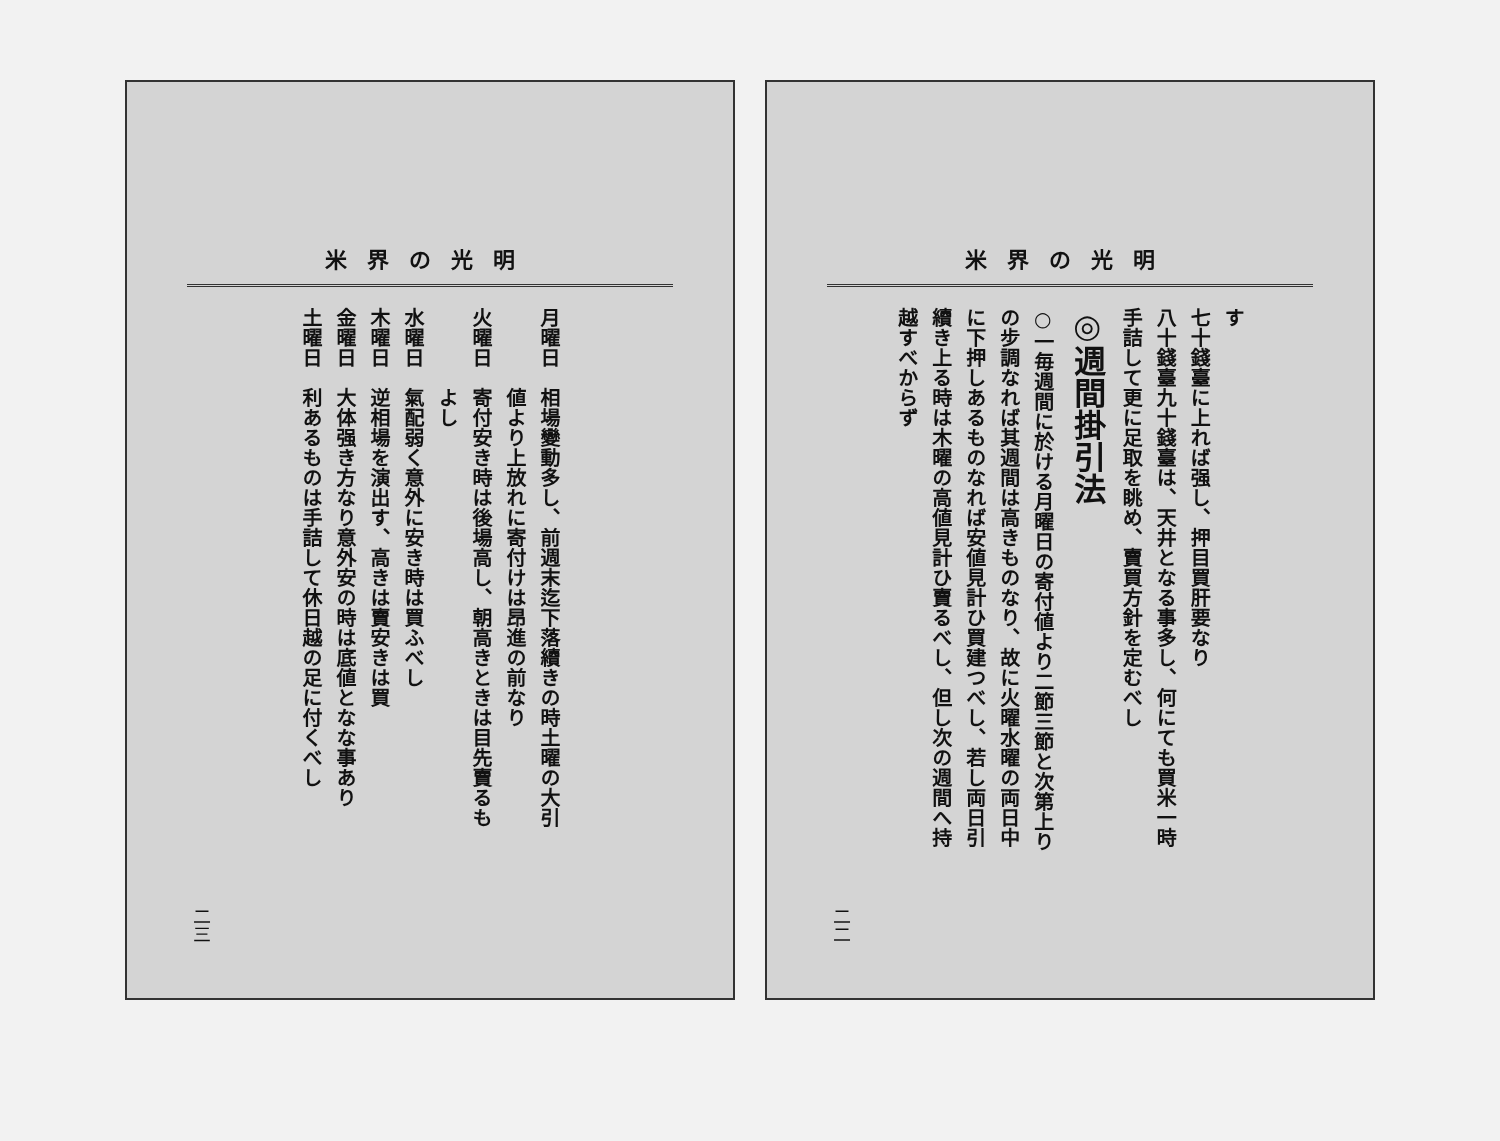米界の光明
す
七十錢臺に上れば强し、押目買肝要なり
八十錢臺九十錢臺は、天井となる事多し、何にても買米一時
手詰して更に足取を眺め、賣買方針を定むべし
◎週間掛引法
○一毎週間に於ける月曜日の寄付値より二節三節と次第上り
の步調なれば其週間は高きものなり、故に火曜水曜の両日中
に下押しあるものなれば安値見計ひ買建つべし、若し両日引
續き上る時は木曜の高値見計ひ賣るべし、但し次の週間へ持
越すべからず
二二
米界の光明
月曜日　相場變動多し、前週末迄下落續きの時土曜の大引
　　　　値より上放れに寄付けは昂進の前なり
火曜日　寄付安き時は後場高し、朝高きときは目先賣るも
　　　　よし
水曜日　氣配弱く意外に安き時は買ふべし
木曜日　逆相場を演出す、高きは賣安きは買
金曜日　大体强き方なり意外安の時は底値となな事あり
土曜日　利あるものは手詰して休日越の足に付くべし
二三